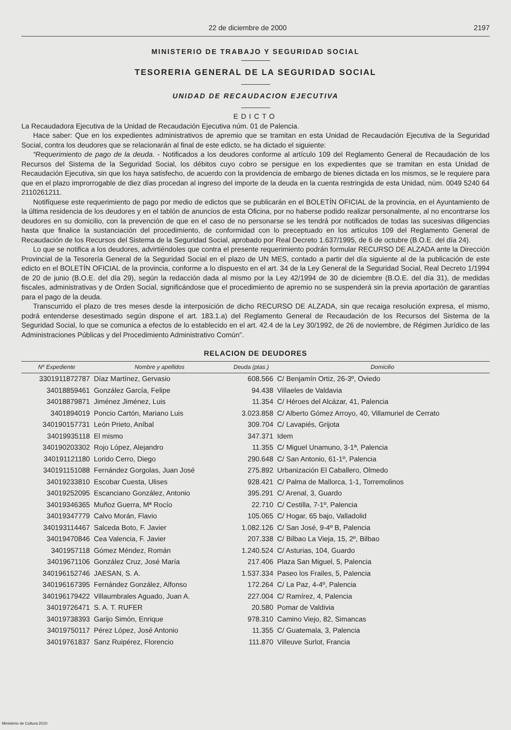22 de diciembre de 2000 2197
MINISTERIO DE TRABAJO Y SEGURIDAD SOCIAL
TESORERIA GENERAL DE LA SEGURIDAD SOCIAL
UNIDAD DE RECAUDACION EJECUTIVA
EDICTO
La Recaudadora Ejecutiva de la Unidad de Recaudación Ejecutiva núm. 01 de Palencia.
Hace saber: Que en los expedientes administrativos de apremio que se tramitan en esta Unidad de Recaudación Ejecutiva de la Seguridad Social, contra los deudores que se relacionarán al final de este edicto, se ha dictado el siguiente:
“Requerimiento de pago de la deuda. - Notificados a los deudores conforme al artículo 109 del Reglamento General de Recaudación de los Recursos del Sistema de la Seguridad Social, los débitos cuyo cobro se persigue en los expedientes que se tramitan en esta Unidad de Recaudación Ejecutiva, sin que los haya satisfecho, de acuerdo con la providencia de embargo de bienes dictada en los mismos, se le requiere para que en el plazo improrrogable de diez días procedan al ingreso del importe de la deuda en la cuenta restringida de esta Unidad, núm. 0049 5240 64 2110261211.
Notifíquese este requerimiento de pago por medio de edictos que se publicarán en el BOLETÍN OFICIAL de la provincia, en el Ayuntamiento de la última residencia de los deudores y en el tablón de anuncios de esta Oficina, por no haberse podido realizar personalmente, al no encontrarse los deudores en su domicilio, con la prevención de que en el caso de no personarse se les tendrá por notificados de todas las sucesivas diligencias hasta que finalice la sustanciación del procedimiento, de conformidad con lo preceptuado en los artículos 109 del Reglamento General de Recaudación de los Recursos del Sistema de la Seguridad Social, aprobado por Real Decreto 1.637/1995, de 6 de octubre (B.O.E. del día 24).
Lo que se notifica a los deudores, advirtiéndoles que contra el presente requerimiento podrán formular RECURSO DE ALZADA ante la Dirección Provincial de la Tesorería General de la Seguridad Social en el plazo de UN MES, contado a partir del día siguiente al de la publicación de este edicto en el BOLETÍN OFICIAL de la provincia, conforme a lo dispuesto en el art. 34 de la Ley General de la Seguridad Social, Real Decreto 1/1994 de 20 de junio (B.O.E. del día 29), según la redacción dada al mismo por la Ley 42/1994 de 30 de diciembre (B.O.E. del día 31), de medidas fiscales, administrativas y de Orden Social, significándose que el procedimiento de apremio no se suspenderá sin la previa aportación de garantías para el pago de la deuda.
Transcurrido el plazo de tres meses desde la interposición de dicho RECURSO DE ALZADA, sin que recaiga resolución expresa, el mismo, podrá entenderse desestimado según dispone el art. 183.1.a) del Reglamento General de Recaudación de los Recursos del Sistema de la Seguridad Social, lo que se comunica a efectos de lo establecido en el art. 42.4 de la Ley 30/1992, de 26 de noviembre, de Régimen Jurídico de las Administraciones Públicas y del Procedimiento Administrativo Común”.
RELACION DE DEUDORES
| Nº Expediente | Nombre y apellidos | Deuda (ptas.) | Domicilio |
| --- | --- | --- | --- |
| 3301911872787 | Díaz Martínez, Gervasio | 608.566 | C/ Benjamín Ortiz, 26-3º, Oviedo |
| 34018859461 | González García, Felipe | 94.438 | Villaeles de Valdavia |
| 34018879871 | Jiménez Jiménez, Luis | 11.354 | C/ Héroes del Alcázar, 41, Palencia |
| 3401894019 | Poncio Cartón, Mariano Luis | 3.023.858 | C/ Alberto Gómez Arroyo, 40, Villamuriel de Cerrato |
| 340190157731 | León Prieto, Aníbal | 309.704 | C/ Lavapiés, Grijota |
| 34019935118 | El mismo | 347.371 | Idem |
| 340190203302 | Rojo López, Alejandro | 11.355 | C/ Miguel Unamuno, 3-1ª, Palencia |
| 340191121180 | Lorido Cerro, Diego | 290.648 | C/ San Antonio, 61-1º, Palencia |
| 340191151088 | Fernández Gorgolas, Juan José | 275.892 | Urbanización El Caballero, Olmedo |
| 34019233810 | Escobar Cuesta, Ulises | 928.421 | C/ Palma de Mallorca, 1-1, Torremolinos |
| 34019252095 | Escanciano González, Antonio | 395.291 | C/ Arenal, 3, Guardo |
| 34019346365 | Muñoz Guerra, Mª Rocío | 22.710 | C/ Cestilla, 7-1º, Palencia |
| 34019347779 | Calvo Morán, Flavio | 105.065 | C/ Hogar, 65 bajo, Valladolid |
| 340193114467 | Salceda Boto, F. Javier | 1.082.126 | C/ San José, 9-4º B, Palencia |
| 34019470846 | Cea Valencia, F. Javier | 207.338 | C/ Bilbao La Vieja, 15, 2º, Bilbao |
| 3401957118 | Gómez Méndez, Román | 1.240.524 | C/ Asturias, 104, Guardo |
| 34019671106 | González Cruz, José María | 217.406 | Plaza San Miguel, 5, Palencia |
| 340196152746 | JAESAN, S. A. | 1.537.334 | Paseo los Frailes, 5, Palencia |
| 340196167395 | Fernández González, Alfonso | 172.264 | C/ La Paz, 4-4º, Palencia |
| 340196179422 | Villaumbrales Aguado, Juan A. | 227.004 | C/ Ramírez, 4, Palencia |
| 34019726471 | S. A. T. RUFER | 20.580 | Pomar de Valdivia |
| 34019738393 | Garijo Simón, Enrique | 978.310 | Camino Viejo, 82, Simancas |
| 34019750117 | Pérez López, José Antonio | 11.355 | C/ Guatemala, 3, Palencia |
| 34019761837 | Sanz Ruipérez, Florencio | 111.870 | Villeuve Surlot, Francia |
Ministerio de Cultura 2010